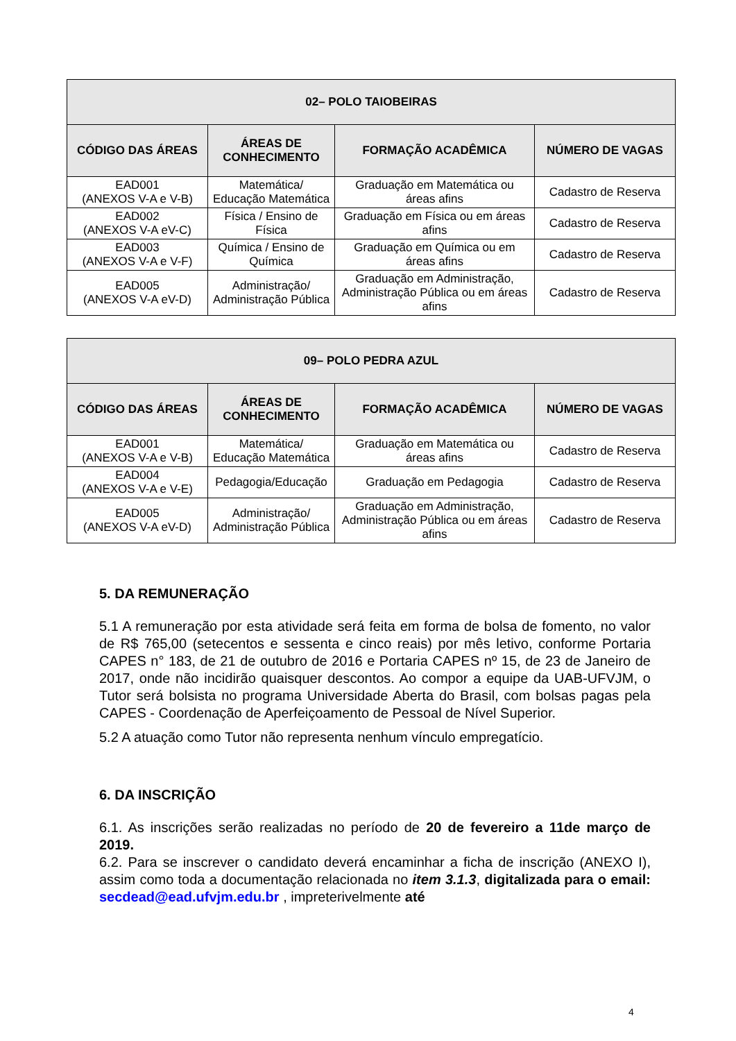| 02– POLO TAIOBEIRAS | | | |
| --- | --- | --- | --- |
| CÓDIGO DAS ÁREAS | ÁREAS DE CONHECIMENTO | FORMAÇÃO ACADÊMICA | NÚMERO DE VAGAS |
| EAD001 (ANEXOS V-A e V-B) | Matemática/ Educação Matemática | Graduação em Matemática ou áreas afins | Cadastro de Reserva |
| EAD002 (ANEXOS V-A eV-C) | Física / Ensino de Física | Graduação em Física ou em áreas afins | Cadastro de Reserva |
| EAD003 (ANEXOS V-A e V-F) | Química / Ensino de Química | Graduação em Química ou em áreas afins | Cadastro de Reserva |
| EAD005 (ANEXOS V-A eV-D) | Administração/ Administração Pública | Graduação em Administração, Administração Pública ou em áreas afins | Cadastro de Reserva |
| 09– POLO PEDRA AZUL | | | |
| --- | --- | --- | --- |
| CÓDIGO DAS ÁREAS | ÁREAS DE CONHECIMENTO | FORMAÇÃO ACADÊMICA | NÚMERO DE VAGAS |
| EAD001 (ANEXOS V-A e V-B) | Matemática/ Educação Matemática | Graduação em Matemática ou áreas afins | Cadastro de Reserva |
| EAD004 (ANEXOS V-A e V-E) | Pedagogia/Educação | Graduação em Pedagogia | Cadastro de Reserva |
| EAD005 (ANEXOS V-A eV-D) | Administração/ Administração Pública | Graduação em Administração, Administração Pública ou em áreas afins | Cadastro de Reserva |
5. DA REMUNERAÇÃO
5.1 A remuneração por esta atividade será feita em forma de bolsa de fomento, no valor de R$ 765,00 (setecentos e sessenta e cinco reais) por mês letivo, conforme Portaria CAPES n° 183, de 21 de outubro de 2016 e Portaria CAPES nº 15, de 23 de Janeiro de 2017, onde não incidirão quaisquer descontos. Ao compor a equipe da UAB-UFVJM, o Tutor será bolsista no programa Universidade Aberta do Brasil, com bolsas pagas pela CAPES - Coordenação de Aperfeiçoamento de Pessoal de Nível Superior.
5.2 A atuação como Tutor não representa nenhum vínculo empregatício.
6. DA INSCRIÇÃO
6.1. As inscrições serão realizadas no período de 20 de fevereiro a 11de março de 2019.
6.2. Para se inscrever o candidato deverá encaminhar a ficha de inscrição (ANEXO I), assim como toda a documentação relacionada no item 3.1.3, digitalizada para o email: secdead@ead.ufvjm.edu.br , impreterivelmente até
4